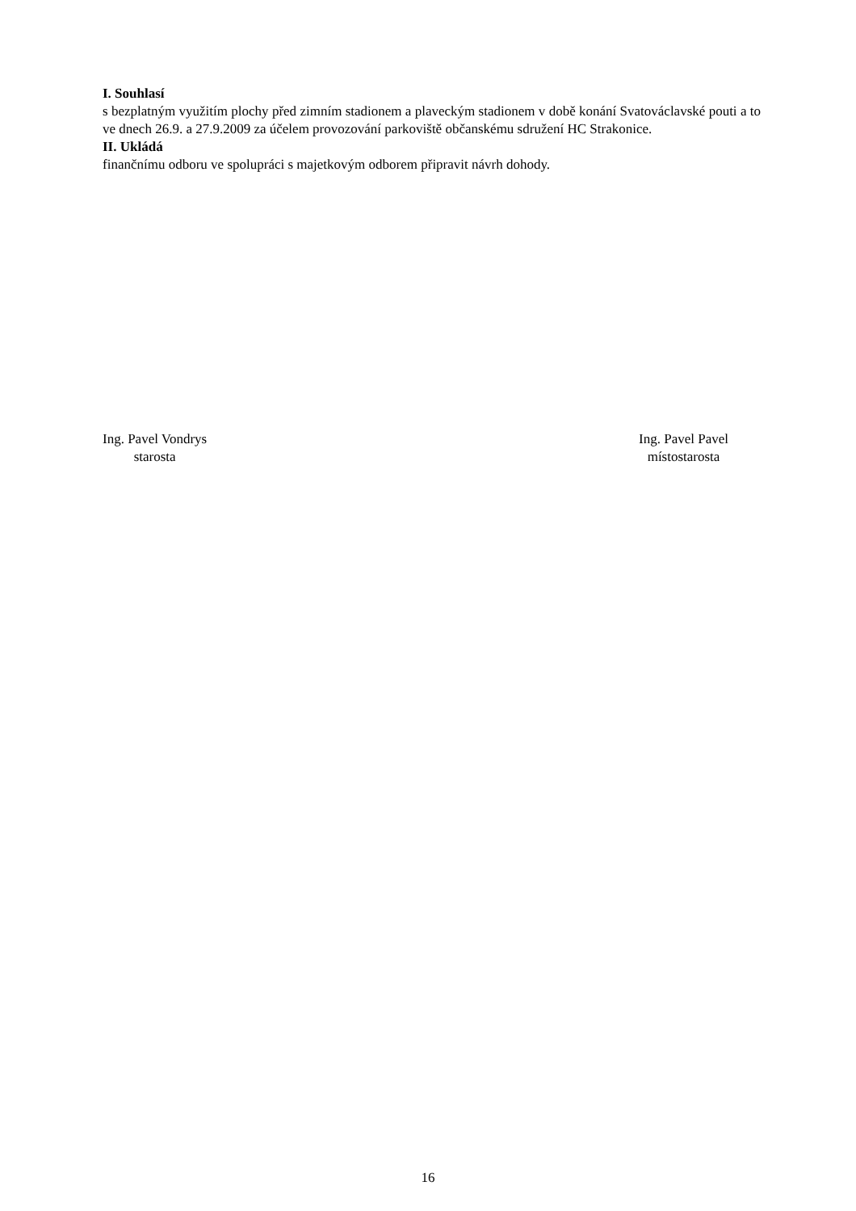I. Souhlasí
s bezplatným využitím plochy před zimním stadionem a plaveckým stadionem v době konání Svatováclavské pouti a to ve dnech 26.9. a 27.9.2009 za účelem provozování parkoviště občanskému sdružení HC Strakonice.
II. Ukládá
finančnímu odboru ve spolupráci s majetkovým odborem připravit návrh dohody.
Ing. Pavel Vondrys
starosta
Ing. Pavel Pavel
místostarosta
16